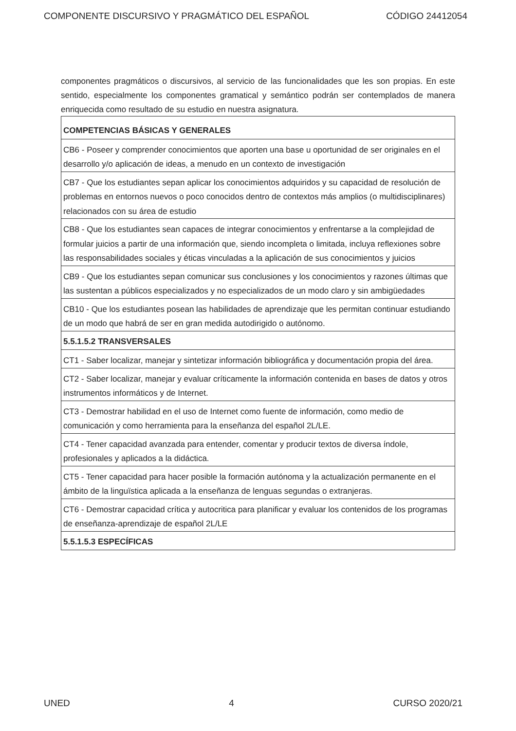COMPONENTE DISCURSIVO Y PRAGMÁTICO DEL ESPAÑOL CÓDIGO 24412054
componentes pragmáticos o discursivos, al servicio de las funcionalidades que les son propias. En este sentido, especialmente los componentes gramatical y semántico podrán ser contemplados de manera enriquecida como resultado de su estudio en nuestra asignatura.
| COMPETENCIAS BÁSICAS Y GENERALES |
| --- |
| CB6 - Poseer y comprender conocimientos que aporten una base u oportunidad de ser originales en el desarrollo y/o aplicación de ideas, a menudo en un contexto de investigación |
| CB7 - Que los estudiantes sepan aplicar los conocimientos adquiridos y su capacidad de resolución de problemas en entornos nuevos o poco conocidos dentro de contextos más amplios (o multidisciplinares) relacionados con su área de estudio |
| CB8 - Que los estudiantes sean capaces de integrar conocimientos y enfrentarse a la complejidad de formular juicios a partir de una información que, siendo incompleta o limitada, incluya reflexiones sobre las responsabilidades sociales y éticas vinculadas a la aplicación de sus conocimientos y juicios |
| CB9 - Que los estudiantes sepan comunicar sus conclusiones y los conocimientos y razones últimas que las sustentan a públicos especializados y no especializados de un modo claro y sin ambigüedades |
| CB10 - Que los estudiantes posean las habilidades de aprendizaje que les permitan continuar estudiando de un modo que habrá de ser en gran medida autodirigido o autónomo. |
| 5.5.1.5.2 TRANSVERSALES |
| CT1 - Saber localizar, manejar y sintetizar información bibliográfica y documentación propia del área. |
| CT2 - Saber localizar, manejar y evaluar críticamente la información contenida en bases de datos y otros instrumentos informáticos y de Internet. |
| CT3 - Demostrar habilidad en el uso de Internet como fuente de información, como medio de comunicación y como herramienta para la enseñanza del español 2L/LE. |
| CT4 - Tener capacidad avanzada para entender, comentar y producir textos de diversa índole, profesionales y aplicados a la didáctica. |
| CT5 - Tener capacidad para hacer posible la formación autónoma y la actualización permanente en el ámbito de la linguïstica aplicada a la enseñanza de lenguas segundas o extranjeras. |
| CT6 - Demostrar capacidad crítica y autocritica para planificar y evaluar los contenidos de los programas de enseñanza-aprendizaje de español 2L/LE |
| 5.5.1.5.3 ESPECÍFICAS |
UNED 4 CURSO 2020/21